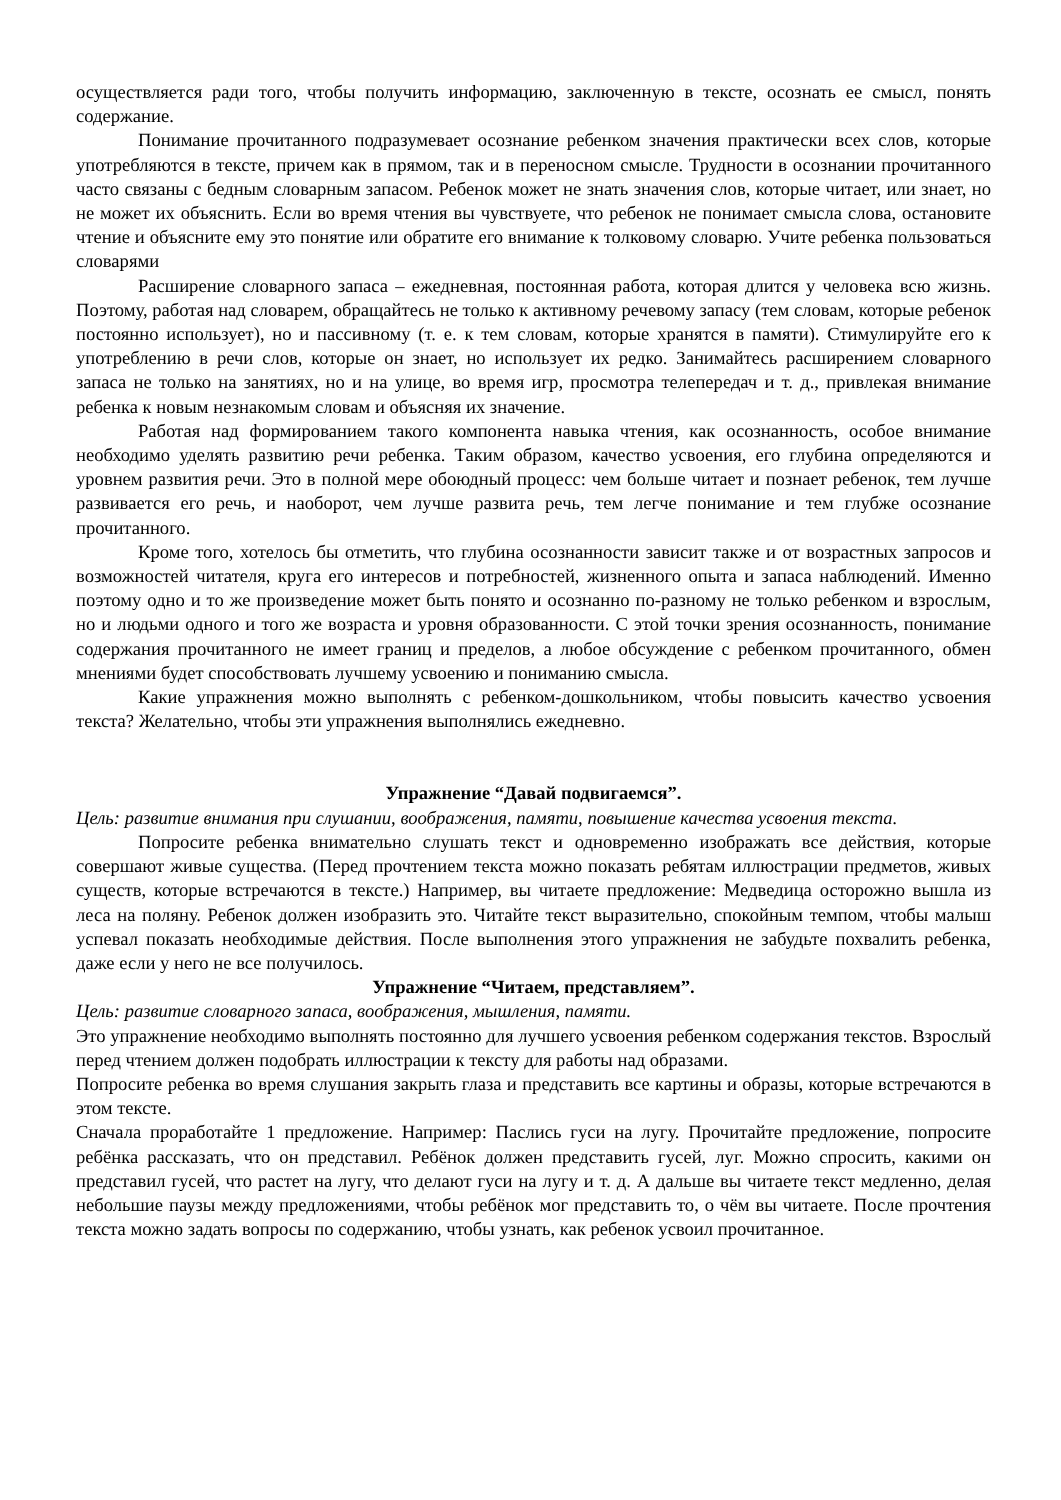осуществляется ради того, чтобы получить информацию, заключенную в тексте, осознать ее смысл, понять содержание.
Понимание прочитанного подразумевает осознание ребенком значения практически всех слов, которые употребляются в тексте, причем как в прямом, так и в переносном смысле. Трудности в осознании прочитанного часто связаны с бедным словарным запасом. Ребенок может не знать значения слов, которые читает, или знает, но не может их объяснить. Если во время чтения вы чувствуете, что ребенок не понимает смысла слова, остановите чтение и объясните ему это понятие или обратите его внимание к толковому словарю. Учите ребенка пользоваться словарями
Расширение словарного запаса – ежедневная, постоянная работа, которая длится у человека всю жизнь. Поэтому, работая над словарем, обращайтесь не только к активному речевому запасу (тем словам, которые ребенок постоянно использует), но и пассивному (т. е. к тем словам, которые хранятся в памяти). Стимулируйте его к употреблению в речи слов, которые он знает, но использует их редко. Занимайтесь расширением словарного запаса не только на занятиях, но и на улице, во время игр, просмотра телепередач и т. д., привлекая внимание ребенка к новым незнакомым словам и объясняя их значение.
Работая над формированием такого компонента навыка чтения, как осознанность, особое внимание необходимо уделять развитию речи ребенка. Таким образом, качество усвоения, его глубина определяются и уровнем развития речи. Это в полной мере обоюдный процесс: чем больше читает и познает ребенок, тем лучше развивается его речь, и наоборот, чем лучше развита речь, тем легче понимание и тем глубже осознание прочитанного.
Кроме того, хотелось бы отметить, что глубина осознанности зависит также и от возрастных запросов и возможностей читателя, круга его интересов и потребностей, жизненного опыта и запаса наблюдений. Именно поэтому одно и то же произведение может быть понято и осознанно по-разному не только ребенком и взрослым, но и людьми одного и того же возраста и уровня образованности. С этой точки зрения осознанность, понимание содержания прочитанного не имеет границ и пределов, а любое обсуждение с ребенком прочитанного, обмен мнениями будет способствовать лучшему усвоению и пониманию смысла.
Какие упражнения можно выполнять с ребенком-дошкольником, чтобы повысить качество усвоения текста? Желательно, чтобы эти упражнения выполнялись ежедневно.
Упражнение “Давай подвигаемся”.
Цель: развитие внимания при слушании, воображения, памяти, повышение качества усвоения текста.
Попросите ребенка внимательно слушать текст и одновременно изображать все действия, которые совершают живые существа. (Перед прочтением текста можно показать ребятам иллюстрации предметов, живых существ, которые встречаются в тексте.) Например, вы читаете предложение: Медведица осторожно вышла из леса на поляну. Ребенок должен изобразить это. Читайте текст выразительно, спокойным темпом, чтобы малыш успевал показать необходимые действия. После выполнения этого упражнения не забудьте похвалить ребенка, даже если у него не все получилось.
Упражнение “Читаем, представляем”.
Цель: развитие словарного запаса, воображения, мышления, памяти.
Это упражнение необходимо выполнять постоянно для лучшего усвоения ребенком содержания текстов. Взрослый перед чтением должен подобрать иллюстрации к тексту для работы над образами.
Попросите ребенка во время слушания закрыть глаза и представить все картины и образы, которые встречаются в этом тексте.
Сначала проработайте 1 предложение. Например: Паслись гуси на лугу. Прочитайте предложение, попросите ребёнка рассказать, что он представил. Ребёнок должен представить гусей, луг. Можно спросить, какими он представил гусей, что растет на лугу, что делают гуси на лугу и т. д. А дальше вы читаете текст медленно, делая небольшие паузы между предложениями, чтобы ребёнок мог представить то, о чём вы читаете. После прочтения текста можно задать вопросы по содержанию, чтобы узнать, как ребенок усвоил прочитанное.